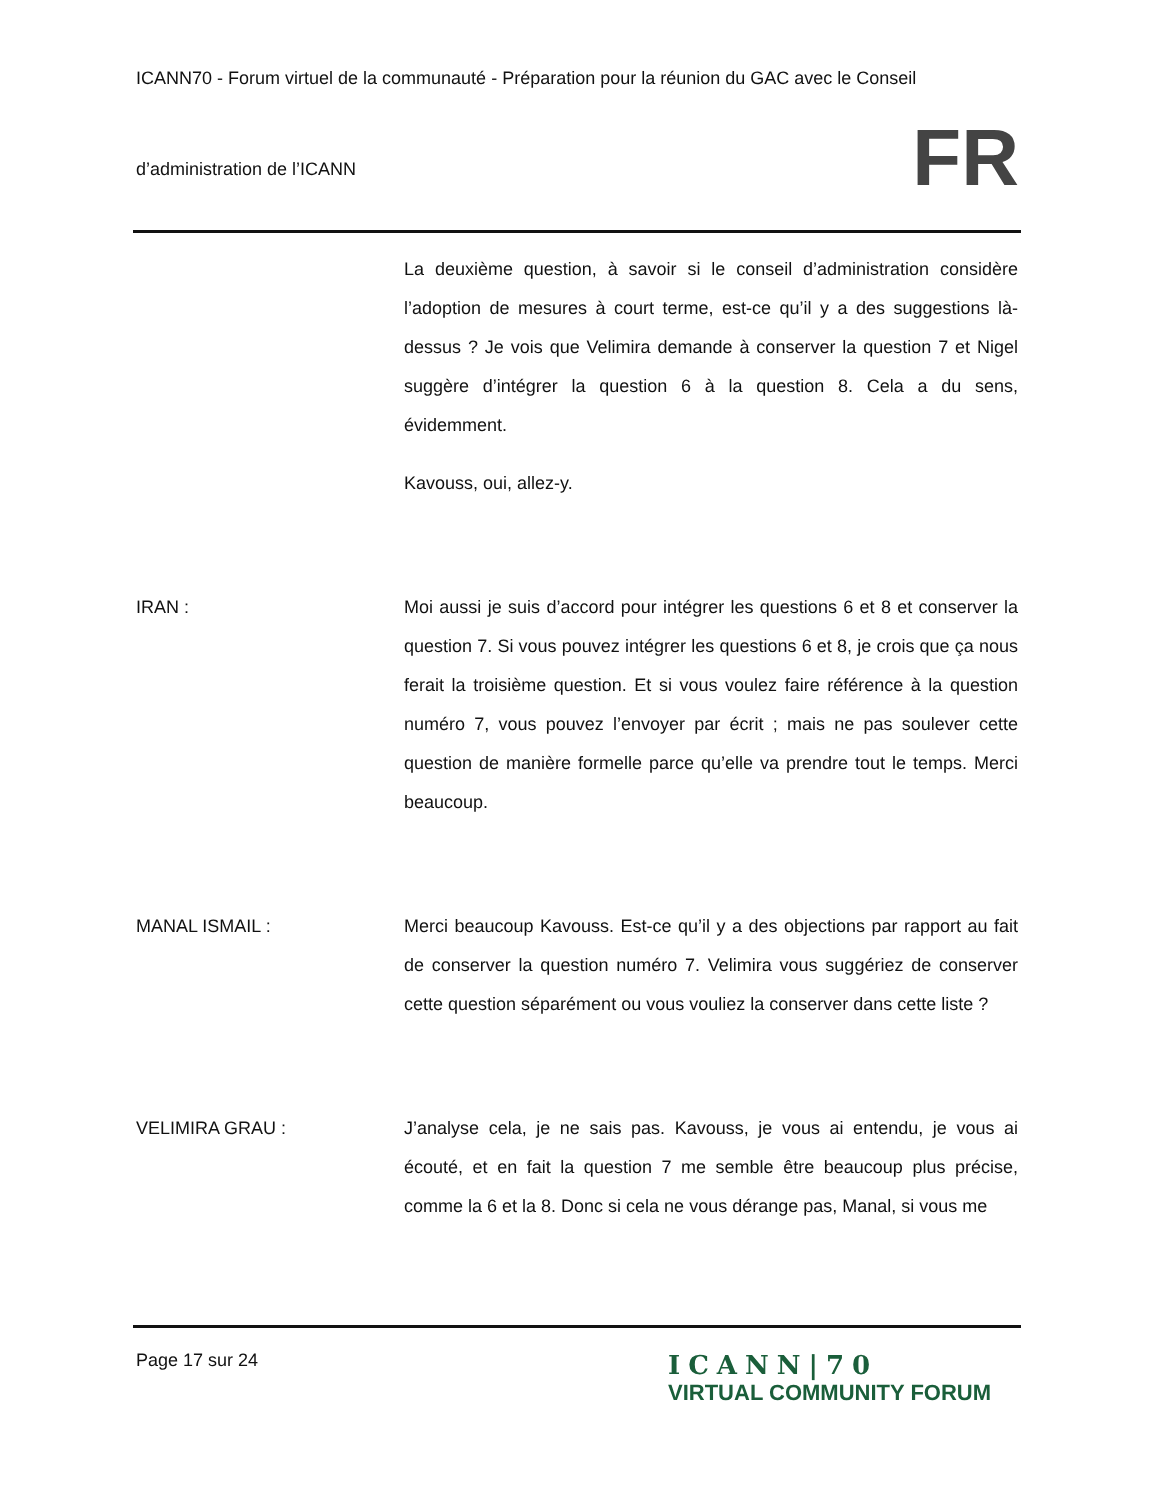ICANN70 - Forum virtuel de la communauté - Préparation pour la réunion du GAC avec le Conseil
d’administration de l’ICANN
FR
La deuxième question, à savoir si le conseil d’administration considère l’adoption de mesures à court terme, est-ce qu’il y a des suggestions là-dessus ? Je vois que Velimira demande à conserver la question 7 et Nigel suggère d’intégrer la question 6 à la question 8. Cela a du sens, évidemment.
Kavouss, oui, allez-y.
IRAN : Moi aussi je suis d’accord pour intégrer les questions 6 et 8 et conserver la question 7. Si vous pouvez intégrer les questions 6 et 8, je crois que ça nous ferait la troisième question. Et si vous voulez faire référence à la question numéro 7, vous pouvez l’envoyer par écrit ; mais ne pas soulever cette question de manière formelle parce qu’elle va prendre tout le temps. Merci beaucoup.
MANAL ISMAIL : Merci beaucoup Kavouss. Est-ce qu’il y a des objections par rapport au fait de conserver la question numéro 7. Velimira vous suggériez de conserver cette question séparément ou vous vouliez la conserver dans cette liste ?
VELIMIRA GRAU : J’analyse cela, je ne sais pas. Kavouss, je vous ai entendu, je vous ai écouté, et en fait la question 7 me semble être beaucoup plus précise, comme la 6 et la 8. Donc si cela ne vous dérange pas, Manal, si vous me
Page 17 sur 24
ICANN|70
VIRTUAL COMMUNITY FORUM